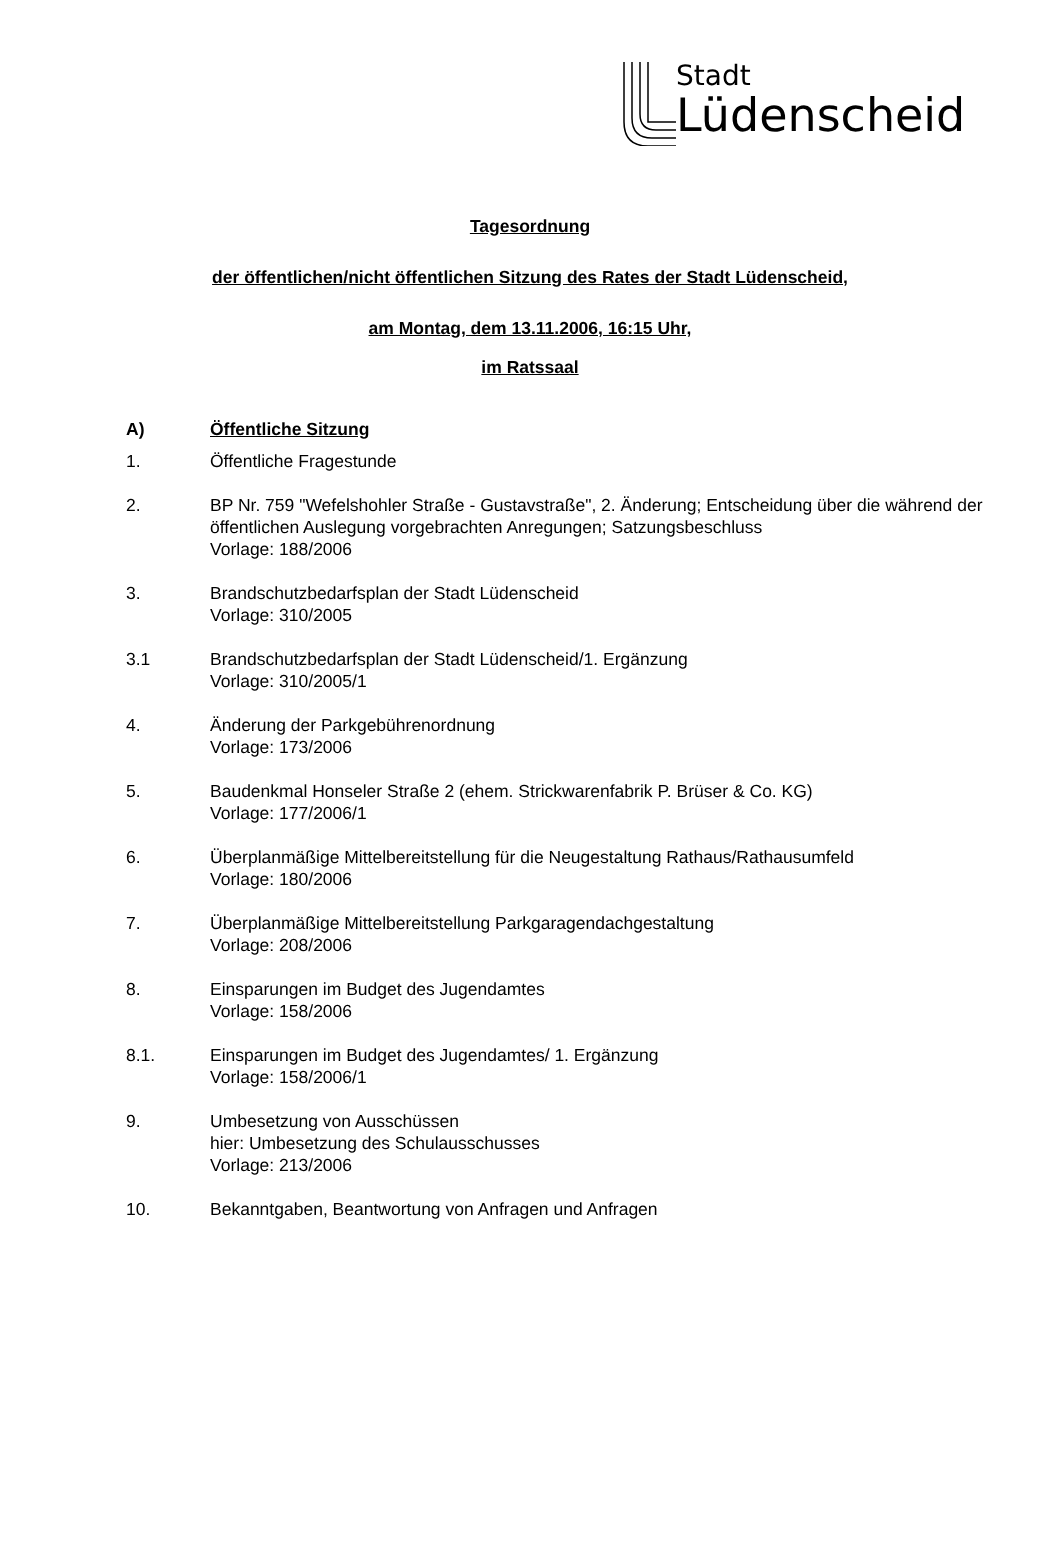Stadt
Lüdenscheid
Tagesordnung
der öffentlichen/nicht öffentlichen Sitzung des Rates der Stadt Lüdenscheid,
am Montag, dem 13.11.2006, 16:15 Uhr,
im Ratssaal
A) Öffentliche Sitzung
1. Öffentliche Fragestunde
2. BP Nr. 759 "Wefelshohler Straße - Gustavstraße", 2. Änderung; Entscheidung über die während der öffentlichen Auslegung vorgebrachten Anregungen; Satzungsbeschluss
Vorlage: 188/2006
3. Brandschutzbedarfsplan der Stadt Lüdenscheid
Vorlage: 310/2005
3.1 Brandschutzbedarfsplan der Stadt Lüdenscheid/1. Ergänzung
Vorlage: 310/2005/1
4. Änderung der Parkgebührenordnung
Vorlage: 173/2006
5. Baudenkmal Honseler Straße 2 (ehem. Strickwarenfabrik P. Brüser & Co. KG)
Vorlage: 177/2006/1
6. Überplanmäßige Mittelbereitstellung für die Neugestaltung Rathaus/Rathausumfeld
Vorlage: 180/2006
7. Überplanmäßige Mittelbereitstellung Parkgaragendachgestaltung
Vorlage: 208/2006
8. Einsparungen im Budget des Jugendamtes
Vorlage: 158/2006
8.1. Einsparungen im Budget des Jugendamtes/ 1. Ergänzung
Vorlage: 158/2006/1
9. Umbesetzung von Ausschüssen
hier: Umbesetzung des Schulausschusses
Vorlage: 213/2006
10. Bekanntgaben, Beantwortung von Anfragen und Anfragen